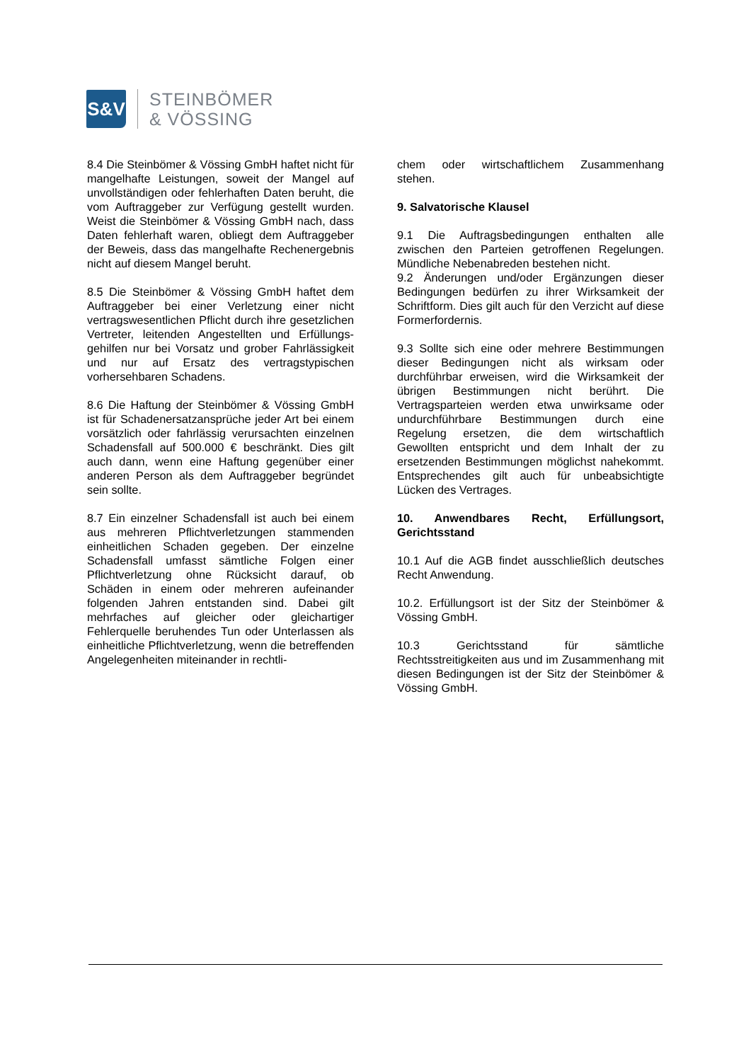S&V
STEINBÖMER
& VÖSSING
8.4 Die Steinbömer & Vössing GmbH haftet nicht für mangelhafte Leistungen, soweit der Mangel auf unvollständigen oder fehlerhaften Daten beruht, die vom Auftraggeber zur Verfügung gestellt wurden. Weist die Steinbömer & Vössing GmbH nach, dass Daten fehlerhaft waren, obliegt dem Auftraggeber der Beweis, dass das mangelhafte Rechenergebnis nicht auf diesem Mangel beruht.
8.5 Die Steinbömer & Vössing GmbH haftet dem Auftraggeber bei einer Verletzung einer nicht vertragswesentlichen Pflicht durch ihre gesetzlichen Vertreter, leitenden Angestellten und Erfüllungs-gehilfen nur bei Vorsatz und grober Fahrlässigkeit und nur auf Ersatz des vertragstypischen vorhersehbaren Schadens.
8.6 Die Haftung der Steinbömer & Vössing GmbH ist für Schadenersatzansprüche jeder Art bei einem vorsätzlich oder fahrlässig verursachten einzelnen Schadensfall auf 500.000 € beschränkt. Dies gilt auch dann, wenn eine Haftung gegenüber einer anderen Person als dem Auftraggeber begründet sein sollte.
8.7 Ein einzelner Schadensfall ist auch bei einem aus mehreren Pflichtverletzungen stammenden einheitlichen Schaden gegeben. Der einzelne Schadensfall umfasst sämtliche Folgen einer Pflichtverletzung ohne Rücksicht darauf, ob Schäden in einem oder mehreren aufeinander folgenden Jahren entstanden sind. Dabei gilt mehrfaches auf gleicher oder gleichartiger Fehlerquelle beruhendes Tun oder Unterlassen als einheitliche Pflichtverletzung, wenn die betreffenden Angelegenheiten miteinander in rechtli-
chem oder wirtschaftlichem Zusammenhang stehen.
9. Salvatorische Klausel
9.1 Die Auftragsbedingungen enthalten alle zwischen den Parteien getroffenen Regelungen. Mündliche Nebenabreden bestehen nicht.
9.2 Änderungen und/oder Ergänzungen dieser Bedingungen bedürfen zu ihrer Wirksamkeit der Schriftform. Dies gilt auch für den Verzicht auf diese Formerfordernis.
9.3 Sollte sich eine oder mehrere Bestimmungen dieser Bedingungen nicht als wirksam oder durchführbar erweisen, wird die Wirksamkeit der übrigen Bestimmungen nicht berührt. Die Vertragsparteien werden etwa unwirksame oder undurchführbare Bestimmungen durch eine Regelung ersetzen, die dem wirtschaftlich Gewollten entspricht und dem Inhalt der zu ersetzenden Bestimmungen möglichst nahekommt. Entsprechendes gilt auch für unbeabsichtigte Lücken des Vertrages.
10. Anwendbares Recht, Erfüllungsort, Gerichtsstand
10.1 Auf die AGB findet ausschließlich deutsches Recht Anwendung.
10.2. Erfüllungsort ist der Sitz der Steinbömer & Vössing GmbH.
10.3 Gerichtsstand für sämtliche Rechtsstreitigkeiten aus und im Zusammenhang mit diesen Bedingungen ist der Sitz der Steinbömer & Vössing GmbH.